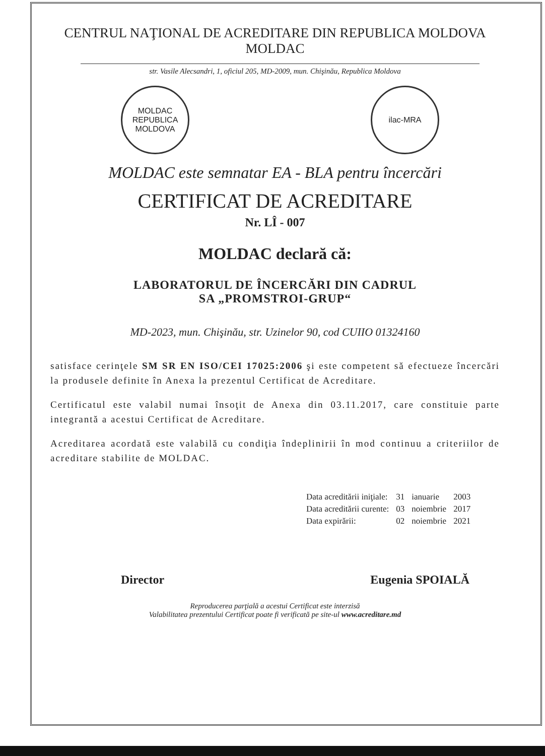CENTRUL NAŢIONAL DE ACREDITARE DIN REPUBLICA MOLDOVA
MOLDAC
str. Vasile Alecsandri, 1, oficiul 205, MD-2009, mun. Chişinău, Republica Moldova
MOLDAC
REPUBLICA MOLDOVA
ilac-MRA
MOLDAC este semnatar EA - BLA pentru încercări
CERTIFICAT DE ACREDITARE
Nr. LÎ - 007
MOLDAC declară că:
LABORATORUL DE ÎNCERCĂRI DIN CADRUL
SA „PROMSTROI-GRUP“
MD-2023, mun. Chişinău, str. Uzinelor 90, cod CUIIO 01324160
satisface cerinţele SM SR EN ISO/CEI 17025:2006 şi este competent să efectueze încercări la produsele definite în Anexa la prezentul Certificat de Acreditare.
Certificatul este valabil numai însoţit de Anexa din 03.11.2017, care constituie parte integrantă a acestui Certificat de Acreditare.
Acreditarea acordată este valabilă cu condiţia îndeplinirii în mod continuu a criteriilor de acreditare stabilite de MOLDAC.
| Data acreditării iniţiale: | 31 | ianuarie | 2003 |
| Data acreditării curente: | 03 | noiembrie | 2017 |
| Data expirării: | 02 | noiembrie | 2021 |
Director Eugenia SPOIALĂ
Reproducerea parţială a acestui Certificat este interzisă
Valabilitatea prezentului Certificat poate fi verificată pe site-ul www.acreditare.md